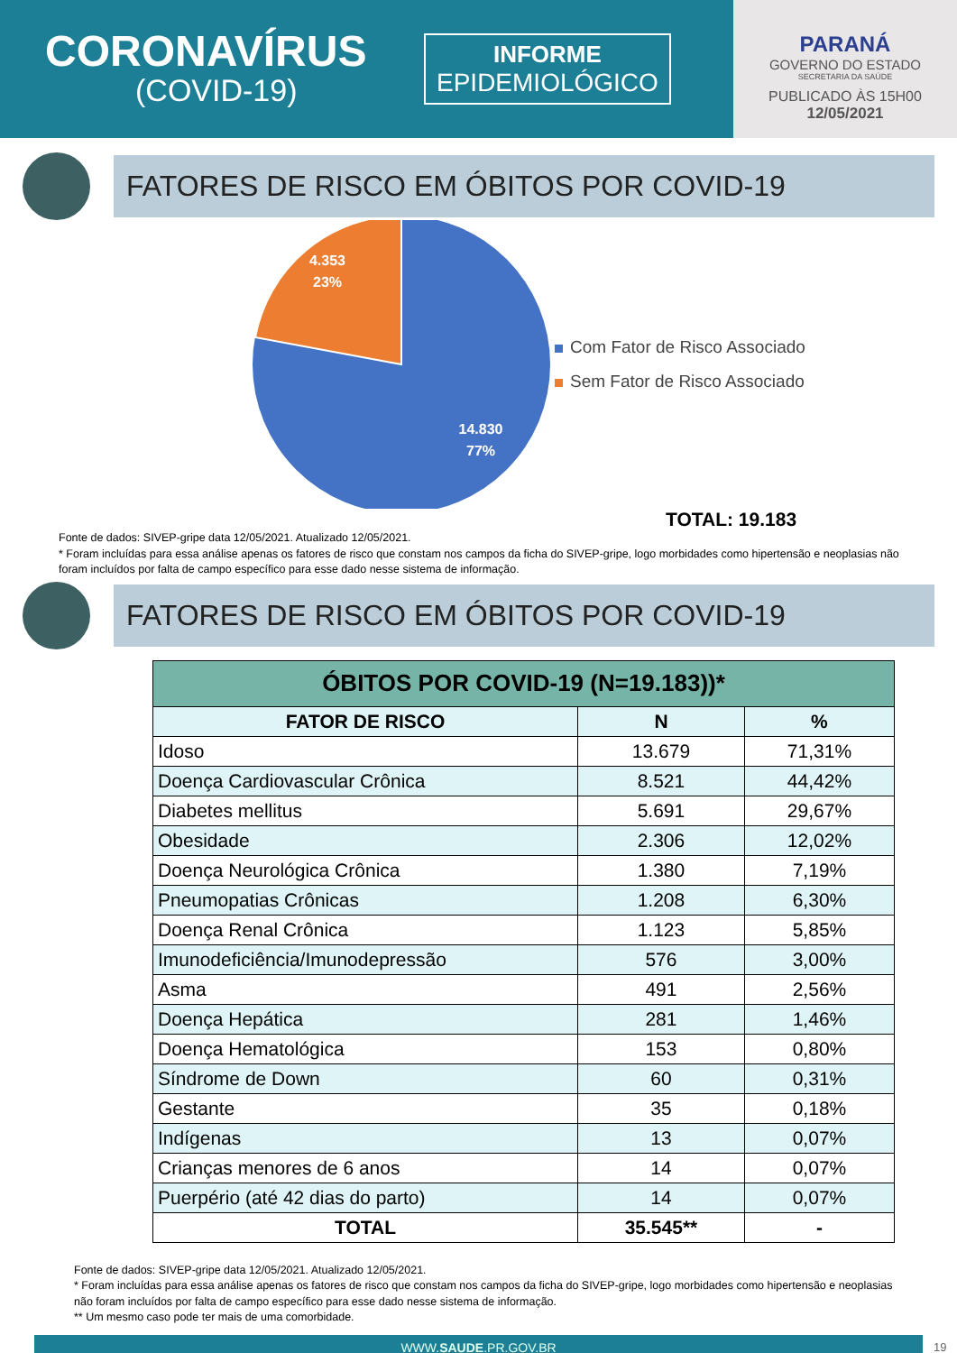CORONAVÍRUS
(COVID-19)
INFORME
EPIDEMIOLÓGICO
PARANÁ
GOVERNO DO ESTADO
SECRETARIA DA SAÚDE
PUBLICADO ÀS 15H00
12/05/2021
FATORES DE RISCO EM ÓBITOS POR COVID-19
4.353
23%
14.830
77%
Com Fator de Risco Associado
Sem Fator de Risco Associado
TOTAL: 19.183
Fonte de dados: SIVEP-gripe data 12/05/2021. Atualizado 12/05/2021.
* Foram incluídas para essa análise apenas os fatores de risco que constam nos campos da ficha do SIVEP-gripe, logo morbidades como hipertensão e neoplasias não foram incluídos por falta de campo específico para esse dado nesse sistema de informação.
FATORES DE RISCO EM ÓBITOS POR COVID-19
| ÓBITOS POR COVID-19 (N=19.183))* | | |
| --- | --- | --- |
| FATOR DE RISCO | N | % |
| Idoso | 13.679 | 71,31% |
| Doença Cardiovascular Crônica | 8.521 | 44,42% |
| Diabetes mellitus | 5.691 | 29,67% |
| Obesidade | 2.306 | 12,02% |
| Doença Neurológica Crônica | 1.380 | 7,19% |
| Pneumopatias Crônicas | 1.208 | 6,30% |
| Doença Renal Crônica | 1.123 | 5,85% |
| Imunodeficiência/Imunodepressão | 576 | 3,00% |
| Asma | 491 | 2,56% |
| Doença Hepática | 281 | 1,46% |
| Doença Hematológica | 153 | 0,80% |
| Síndrome de Down | 60 | 0,31% |
| Gestante | 35 | 0,18% |
| Indígenas | 13 | 0,07% |
| Crianças menores de 6 anos | 14 | 0,07% |
| Puerpério (até 42 dias do parto) | 14 | 0,07% |
| TOTAL | 35.545** | - |
Fonte de dados: SIVEP-gripe data 12/05/2021. Atualizado 12/05/2021.
* Foram incluídas para essa análise apenas os fatores de risco que constam nos campos da ficha do SIVEP-gripe, logo morbidades como hipertensão e neoplasias não foram incluídos por falta de campo específico para esse dado nesse sistema de informação.
** Um mesmo caso pode ter mais de uma comorbidade.
WWW.SAUDE.PR.GOV.BR
19